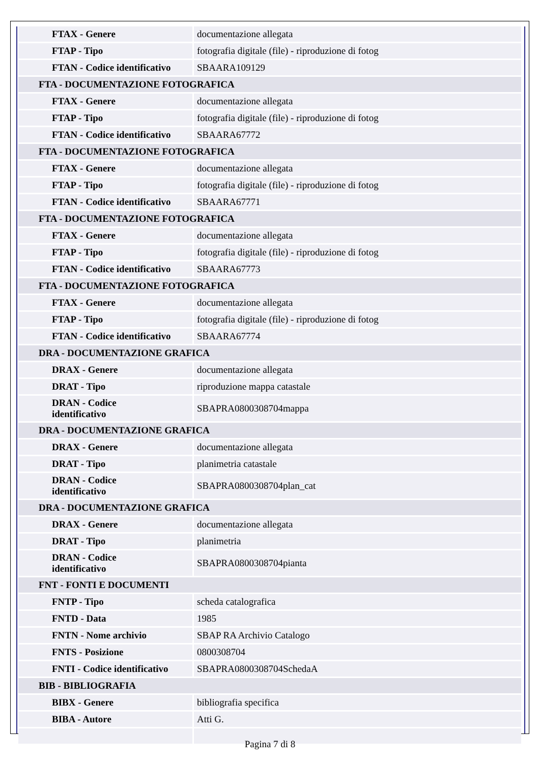| FTAX - Genere | documentazione allegata |
| FTAP - Tipo | fotografia digitale (file) - riproduzione di fotog |
| FTAN - Codice identificativo | SBAARA109129 |
| FTA - DOCUMENTAZIONE FOTOGRAFICA | |
| FTAX - Genere | documentazione allegata |
| FTAP - Tipo | fotografia digitale (file) - riproduzione di fotog |
| FTAN - Codice identificativo | SBAARA67772 |
| FTA - DOCUMENTAZIONE FOTOGRAFICA | |
| FTAX - Genere | documentazione allegata |
| FTAP - Tipo | fotografia digitale (file) - riproduzione di fotog |
| FTAN - Codice identificativo | SBAARA67771 |
| FTA - DOCUMENTAZIONE FOTOGRAFICA | |
| FTAX - Genere | documentazione allegata |
| FTAP - Tipo | fotografia digitale (file) - riproduzione di fotog |
| FTAN - Codice identificativo | SBAARA67773 |
| FTA - DOCUMENTAZIONE FOTOGRAFICA | |
| FTAX - Genere | documentazione allegata |
| FTAP - Tipo | fotografia digitale (file) - riproduzione di fotog |
| FTAN - Codice identificativo | SBAARA67774 |
| DRA - DOCUMENTAZIONE GRAFICA | |
| DRAX - Genere | documentazione allegata |
| DRAT - Tipo | riproduzione mappa catastale |
| DRAN - Codice identificativo | SBAPRA0800308704mappa |
| DRA - DOCUMENTAZIONE GRAFICA | |
| DRAX - Genere | documentazione allegata |
| DRAT - Tipo | planimetria catastale |
| DRAN - Codice identificativo | SBAPRA0800308704plan_cat |
| DRA - DOCUMENTAZIONE GRAFICA | |
| DRAX - Genere | documentazione allegata |
| DRAT - Tipo | planimetria |
| DRAN - Codice identificativo | SBAPRA0800308704pianta |
| FNT - FONTI E DOCUMENTI | |
| FNTP - Tipo | scheda catalografica |
| FNTD - Data | 1985 |
| FNTN - Nome archivio | SBAP RA Archivio Catalogo |
| FNTS - Posizione | 0800308704 |
| FNTI - Codice identificativo | SBAPRA0800308704SchedaA |
| BIB - BIBLIOGRAFIA | |
| BIBX - Genere | bibliografia specifica |
| BIBA - Autore | Atti G. |
Pagina 7 di 8